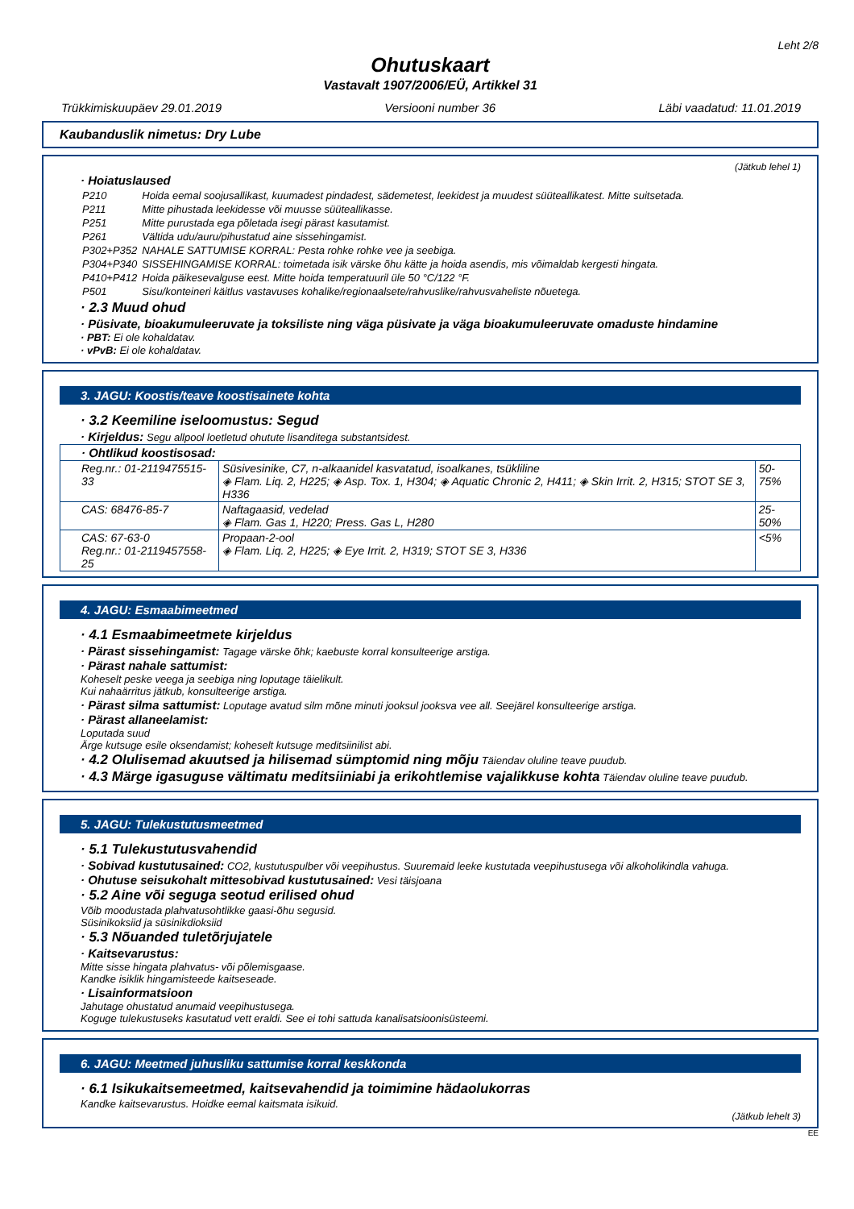Leht 2/8
Ohutuskaart
Vastavalt 1907/2006/EÜ, Artikkel 31
Trükkimiskuupäev 29.01.2019 Versiooni number 36 Läbi vaadatud: 11.01.2019
Kaubanduslik nimetus: Dry Lube
(Jätkub lehel 1)
· Hoiatuslaused
| P210 | Hoida eemal soojusallikast, kuumadest pindadest, sädemetest, leekidest ja muudest süüteallikatest. Mitte suitsetada. |
| P211 | Mitte pihustada leekidesse või muusse süüteallikasse. |
| P251 | Mitte purustada ega põletada isegi pärast kasutamist. |
| P261 | Vältida udu/auru/pihustatud aine sissehingamist. |
| P302+P352 | NAHALE SATTUMISE KORRAL: Pesta rohke rohke vee ja seebiga. |
| P304+P340 | SISSEHINGAMISE KORRAL: toimetada isik värske õhu kätte ja hoida asendis, mis võimaldab kergesti hingata. |
| P410+P412 | Hoida päikesevalguse eest. Mitte hoida temperatuuril üle 50 °C/122 °F. |
| P501 | Sisu/konteineri käitlus vastavuses kohalike/regionaalsete/rahvuslike/rahvusvaheliste nõuetega. |
· 2.3 Muud ohud
· Püsivate, bioakumuleeruvate ja toksiliste ning väga püsivate ja väga bioakumuleeruvate omaduste hindamine
· PBT: Ei ole kohaldatav.
· vPvB: Ei ole kohaldatav.
3. JAGU: Koostis/teave koostisainete kohta
· 3.2 Keemiline iseloomustus: Segud
· Kirjeldus: Segu allpool loetletud ohutute lisanditega substantsidest.
| · Ohtlikud koostisosad: | | |
| Reg.nr.: 01-2119475515-33 | Süsivesinike, C7, n-alkaanidel kasvatatud, isoalkanes, tsükliline ◈ Flam. Liq. 2, H225; ◈ Asp. Tox. 1, H304; ◈ Aquatic Chronic 2, H411; ◈ Skin Irrit. 2, H315; STOT SE 3, H336 | 50-75% |
| CAS: 68476-85-7 | Naftagaasid, vedelad ◈ Flam. Gas 1, H220; Press. Gas L, H280 | 25-50% |
| CAS: 67-63-0 Reg.nr.: 01-2119457558-25 | Propaan-2-ool ◈ Flam. Liq. 2, H225; ◈ Eye Irrit. 2, H319; STOT SE 3, H336 | <5% |
4. JAGU: Esmaabimeetmed
· 4.1 Esmaabimeetmete kirjeldus
· Pärast sissehingamist: Tagage värske õhk; kaebuste korral konsulteerige arstiga.
· Pärast nahale sattumist:
Koheselt peske veega ja seebiga ning loputage täielikult.
Kui nahaärritus jätkub, konsulteerige arstiga.
· Pärast silma sattumist: Loputage avatud silm mõne minuti jooksul jooksva vee all. Seejärel konsulteerige arstiga.
· Pärast allaneelamist:
Loputada suud
Ärge kutsuge esile oksendamist; koheselt kutsuge meditsiinilist abi.
· 4.2 Olulisemad akuutsed ja hilisemad sümptomid ning mõju Täiendav oluline teave puudub.
· 4.3 Märge igasuguse vältimatu meditsiiniabi ja erikohtlemise vajalikkuse kohta Täiendav oluline teave puudub.
5. JAGU: Tulekustutusmeetmed
· 5.1 Tulekustutusvahendid
· Sobivad kustutusained: CO2, kustutuspulber või veepihustus. Suuremaid leeke kustutada veepihustusega või alkoholikindla vahuga.
· Ohutuse seisukohalt mittesobivad kustutusained: Vesi täisjoana
· 5.2 Aine või seguga seotud erilised ohud
Võib moodustada plahvatusohtlikke gaasi-õhu segusid.
Süsinikoksiid ja süsinikdioksiid
· 5.3 Nõuanded tuletõrjujatele
· Kaitsevarustus:
Mitte sisse hingata plahvatus- või põlemisgaase.
Kandke isiklik hingamisteede kaitseseade.
· Lisainformatsioon
Jahutage ohustatud anumaid veepihustusega.
Koguge tulekustuseks kasutatud vett eraldi. See ei tohi sattuda kanalisatsioonisüsteemi.
6. JAGU: Meetmed juhusliku sattumise korral keskkonda
· 6.1 Isikukaitsemeetmed, kaitsevahendid ja toimimine hädaolukorras
Kandke kaitsevarustus. Hoidke eemal kaitsmata isikuid.
(Jätkub lehelt 3)
EE